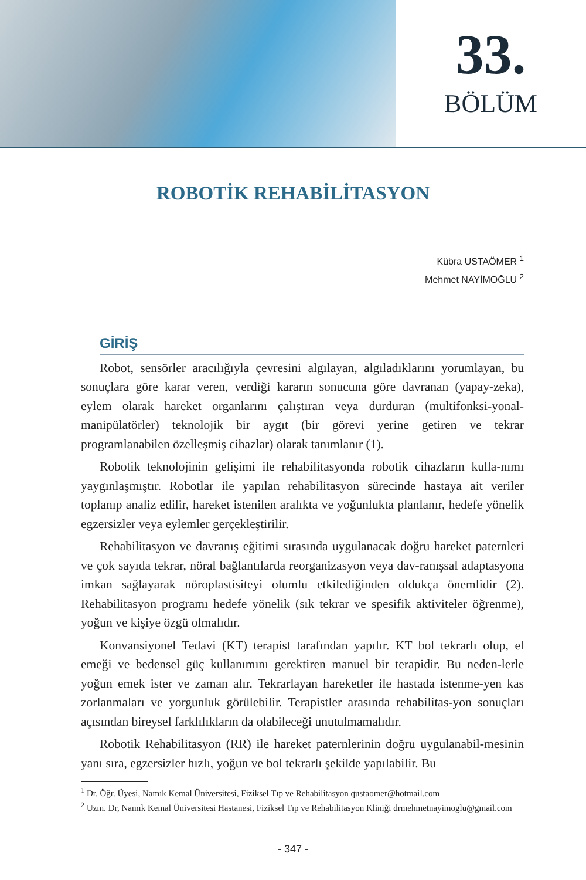33.
BÖLÜM
ROBOTİK REHABİLİTASYON
Kübra USTAÖMER <sup>1</sup>
Mehmet NAYİMOĞLU <sup>2</sup>
GİRİŞ
Robot, sensörler aracılığıyla çevresini algılayan, algıladıklarını yorumlayan, bu sonuçlara göre karar veren, verdiği kararın sonucuna göre davranan (yapay-zeka), eylem olarak hareket organlarını çalıştıran veya durduran (multifonksi-yonal-manipülatörler) teknolojik bir aygıt (bir görevi yerine getiren ve tekrar programlanabilen özelleşmiş cihazlar) olarak tanımlanır (1).
Robotik teknolojinin gelişimi ile rehabilitasyonda robotik cihazların kulla-nımı yaygınlaşmıştır. Robotlar ile yapılan rehabilitasyon sürecinde hastaya ait veriler toplanıp analiz edilir, hareket istenilen aralıkta ve yoğunlukta planlanır, hedefe yönelik egzersizler veya eylemler gerçekleştirilir.
Rehabilitasyon ve davranış eğitimi sırasında uygulanacak doğru hareket paternleri ve çok sayıda tekrar, nöral bağlantılarda reorganizasyon veya dav-ranışsal adaptasyona imkan sağlayarak nöroplastisiteyi olumlu etkilediğinden oldukça önemlidir (2). Rehabilitasyon programı hedefe yönelik (sık tekrar ve spesifik aktiviteler öğrenme), yoğun ve kişiye özgü olmalıdır.
Konvansiyonel Tedavi (KT) terapist tarafından yapılır. KT bol tekrarlı olup, el emeği ve bedensel güç kullanımını gerektiren manuel bir terapidir. Bu neden-lerle yoğun emek ister ve zaman alır. Tekrarlayan hareketler ile hastada istenme-yen kas zorlanmaları ve yorgunluk görülebilir. Terapistler arasında rehabilitas-yon sonuçları açısından bireysel farklılıkların da olabileceği unutulmamalıdır.
Robotik Rehabilitasyon (RR) ile hareket paternlerinin doğru uygulanabil-mesinin yanı sıra, egzersizler hızlı, yoğun ve bol tekrarlı şekilde yapılabilir. Bu
<sup>1</sup> Dr. Öğr. Üyesi, Namık Kemal Üniversitesi, Fiziksel Tıp ve Rehabilitasyon qustaomer@hotmail.com
<sup>2</sup> Uzm. Dr, Namık Kemal Üniversitesi Hastanesi, Fiziksel Tıp ve Rehabilitasyon Kliniği drmehmetnayimoglu@gmail.com
- 347 -